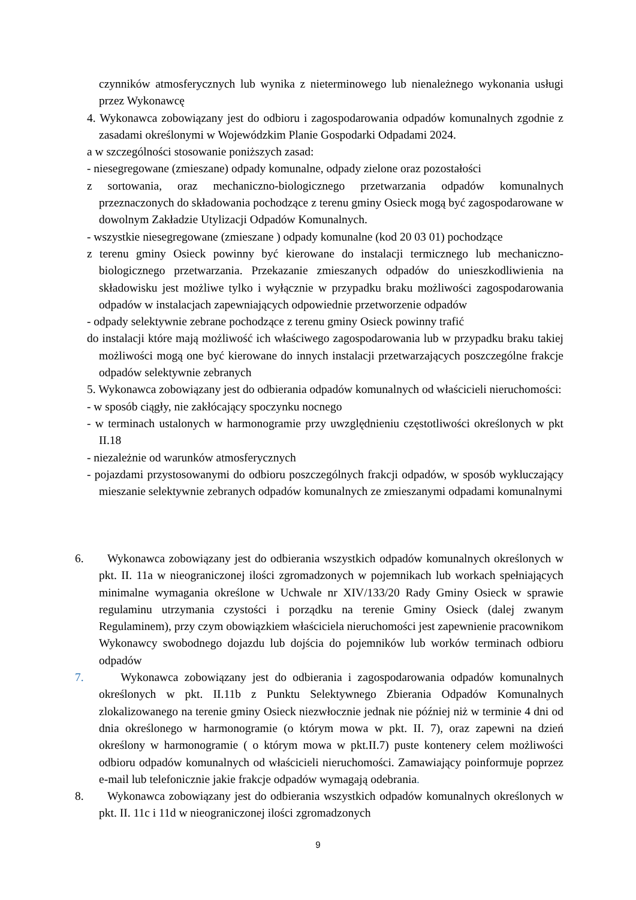czynników atmosferycznych lub wynika z nieterminowego lub nienależnego wykonania usługi przez Wykonawcę
4. Wykonawca zobowiązany jest do odbioru i zagospodarowania odpadów komunalnych zgodnie z zasadami określonymi w Wojewódzkim Planie Gospodarki Odpadami 2024.
a w szczególności stosowanie poniższych zasad:
- niesegregowane (zmieszane) odpady komunalne, odpady zielone oraz pozostałości
z sortowania, oraz mechaniczno-biologicznego przetwarzania odpadów komunalnych przeznaczonych do składowania pochodzące z terenu gminy Osieck mogą być zagospodarowane w dowolnym Zakładzie Utylizacji Odpadów Komunalnych.
- wszystkie niesegregowane (zmieszane ) odpady komunalne (kod 20 03 01) pochodzące
z terenu gminy Osieck powinny być kierowane do instalacji termicznego lub mechaniczno-biologicznego przetwarzania. Przekazanie zmieszanych odpadów do unieszkodliwienia na składowisku jest możliwe tylko i wyłącznie w przypadku braku możliwości zagospodarowania odpadów w instalacjach zapewniających odpowiednie przetworzenie odpadów
- odpady selektywnie zebrane pochodzące z terenu gminy Osieck powinny trafić
do instalacji które mają możliwość ich właściwego zagospodarowania lub w przypadku braku takiej możliwości mogą one być kierowane do innych instalacji przetwarzających poszczególne frakcje odpadów selektywnie zebranych
5. Wykonawca zobowiązany jest do odbierania odpadów komunalnych od właścicieli nieruchomości:
- w sposób ciągły, nie zakłócający spoczynku nocnego
- w terminach ustalonych w harmonogramie przy uwzględnieniu częstotliwości określonych w pkt II.18
- niezależnie od warunków atmosferycznych
- pojazdami przystosowanymi do odbioru poszczególnych frakcji odpadów, w sposób wykluczający mieszanie selektywnie zebranych odpadów komunalnych ze zmieszanymi odpadami komunalnymi
6. Wykonawca zobowiązany jest do odbierania wszystkich odpadów komunalnych określonych w pkt. II. 11a w nieograniczonej ilości zgromadzonych w pojemnikach lub workach spełniających minimalne wymagania określone w Uchwale nr XIV/133/20 Rady Gminy Osieck w sprawie regulaminu utrzymania czystości i porządku na terenie Gminy Osieck (dalej zwanym Regulaminem), przy czym obowiązkiem właściciela nieruchomości jest zapewnienie pracownikom Wykonawcy swobodnego dojazdu lub dojścia do pojemników lub worków terminach odbioru odpadów
7. Wykonawca zobowiązany jest do odbierania i zagospodarowania odpadów komunalnych określonych w pkt. II.11b z Punktu Selektywnego Zbierania Odpadów Komunalnych zlokalizowanego na terenie gminy Osieck niezwłocznie jednak nie później niż w terminie 4 dni od dnia określonego w harmonogramie (o którym mowa w pkt. II. 7), oraz zapewni na dzień określony w harmonogramie ( o którym mowa w pkt.II.7) puste kontenery celem możliwości odbioru odpadów komunalnych od właścicieli nieruchomości. Zamawiający poinformuje poprzez e-mail lub telefonicznie jakie frakcje odpadów wymagają odebrania.
8. Wykonawca zobowiązany jest do odbierania wszystkich odpadów komunalnych określonych w pkt. II. 11c i 11d w nieograniczonej ilości zgromadzonych
9